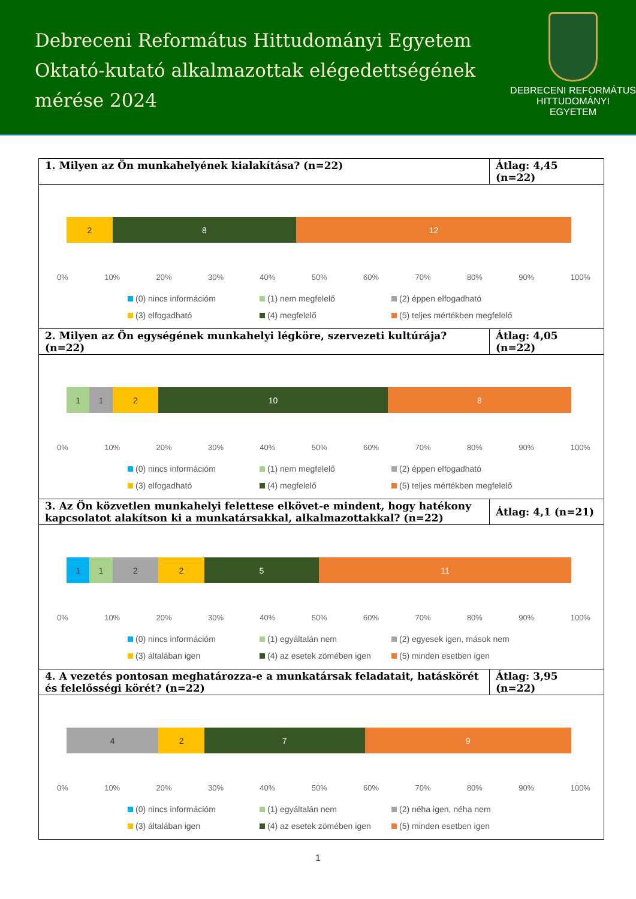Debreceni Református Hittudományi Egyetem
Oktató-kutató alkalmazottak elégedettségének
mérése 2024
DEBRECENI REFORMÁTUS
HITTUDOMÁNYI
EGYETEM
1. Milyen az Ön munkahelyének kialakítása? (n=22)
Átlag: 4,45 (n=22)
2 8 12
0% 10% 20% 30% 40% 50% 60% 70% 80% 90% 100%
(0) nincs információm (1) nem megfelelő (2) éppen elfogadható (3) elfogadható (4) megfelelő (5) teljes mértékben megfelelő
2. Milyen az Ön egységének munkahelyi légköre, szervezeti kultúrája? (n=22)
Átlag: 4,05 (n=22)
1 1 2 10 8
0% 10% 20% 30% 40% 50% 60% 70% 80% 90% 100%
(0) nincs információm (1) nem megfelelő (2) éppen elfogadható (3) elfogadható (4) megfelelő (5) teljes mértékben megfelelő
3. Az Ön közvetlen munkahelyi felettese elkövet-e mindent, hogy hatékony kapcsolatot alakítson ki a munkatársakkal, alkalmazottakkal? (n=22)
Átlag: 4,1 (n=21)
1 1 2 2 5 11
0% 10% 20% 30% 40% 50% 60% 70% 80% 90% 100%
(0) nincs információm (1) egyáltalán nem (2) egyesek igen, mások nem (3) általában igen (4) az esetek zömében igen (5) minden esetben igen
4. A vezetés pontosan meghatározza-e a munkatársak feladatait, hatáskörét és felelősségi körét? (n=22)
Átlag: 3,95 (n=22)
4 2 7 9
0% 10% 20% 30% 40% 50% 60% 70% 80% 90% 100%
(0) nincs információm (1) egyáltalán nem (2) néha igen, néha nem (3) általában igen (4) az esetek zömében igen (5) minden esetben igen
1